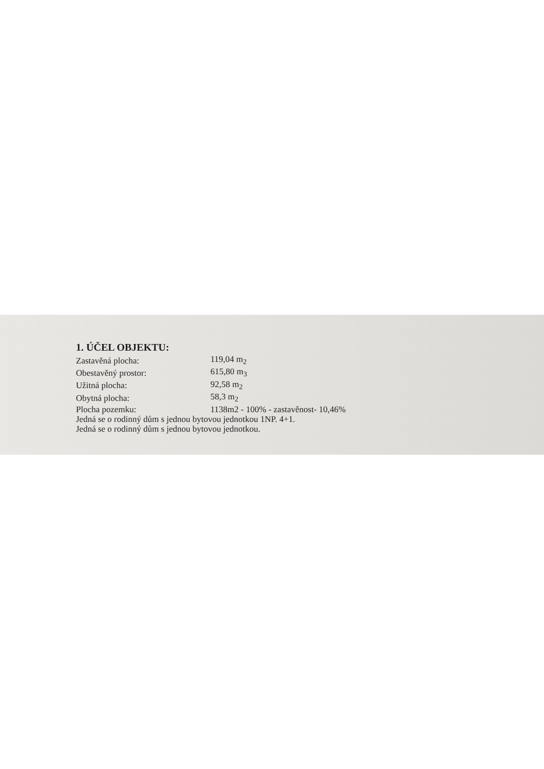1. ÚČEL OBJEKTU:
| Zastavěná plocha: | 119,04 m<sub>2</sub> |
| Obestavěný prostor: | 615,80 m<sub>3</sub> |
| Užitná plocha: | 92,58 m<sub>2</sub> |
| Obytná plocha: | 58,3 m<sub>2</sub> |
| Plocha pozemku: | 1138m2 - 100% - zastavěnost- 10,46% |
Jedná se o rodinný dům s jednou bytovou jednotkou 1NP. 4+1.
Jedná se o rodinný dům s jednou bytovou jednotkou.